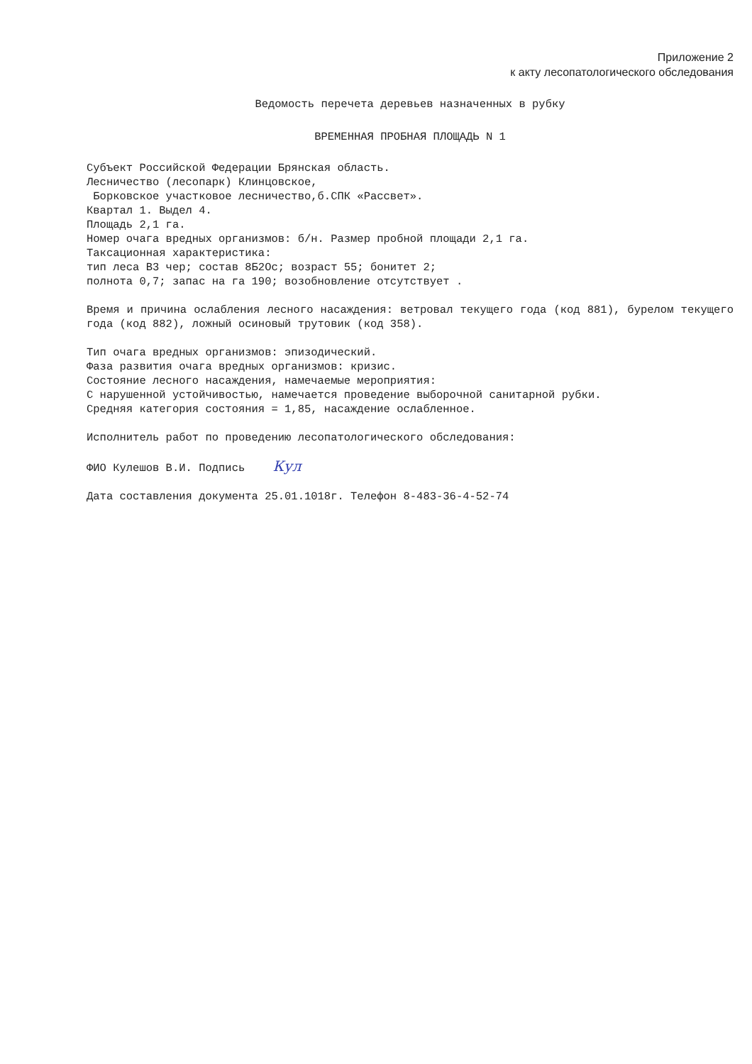Приложение 2
к акту лесопатологического обследования
Ведомость перечета деревьев назначенных в рубку
ВРЕМЕННАЯ ПРОБНАЯ ПЛОЩАДЬ N 1
Субъект Российской Федерации Брянская область.
Лесничество (лесопарк) Клинцовское,
Борковское участковое лесничество,б.СПК «Рассвет».
Квартал 1. Выдел 4.
Площадь 2,1 га.
Номер очага вредных организмов: б/н. Размер пробной площади 2,1 га.
Таксационная характеристика:
тип леса В3 чер; состав 8Б2Ос; возраст 55; бонитет 2;
полнота 0,7; запас на га 190; возобновление отсутствует .
Время и причина ослабления лесного насаждения: ветровал текущего года (код 881), бурелом текущего года (код 882), ложный осиновый трутовик (код 358).
Тип очага вредных организмов: эпизодический.
Фаза развития очага вредных организмов: кризис.
Состояние лесного насаждения, намечаемые мероприятия:
С нарушенной устойчивостью, намечается проведение выборочной санитарной рубки.
Средняя категория состояния = 1,85, насаждение ослабленное.
Исполнитель работ по проведению лесопатологического обследования:
ФИО Кулешов В.И. Подпись Кул
Дата составления документа 25.01.1018г. Телефон 8-483-36-4-52-74